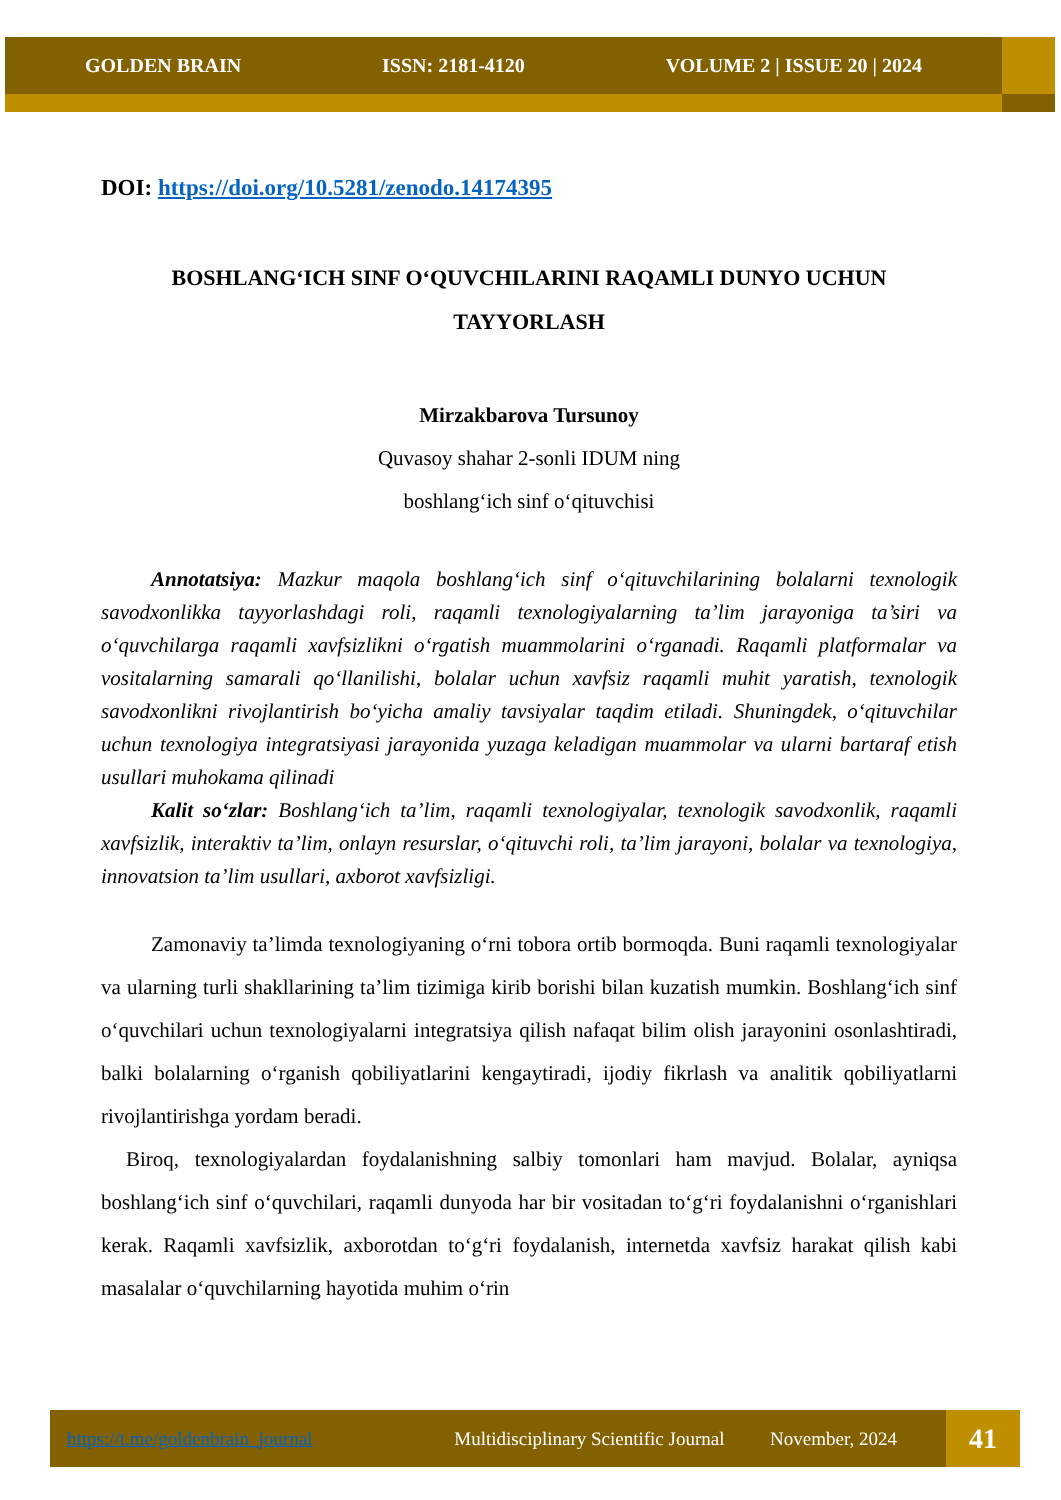GOLDEN BRAIN ISSN: 2181-4120 VOLUME 2 | ISSUE 20 | 2024
DOI: https://doi.org/10.5281/zenodo.14174395
BOSHLANG‘ICH SINF O‘QUVCHILARINI RAQAMLI DUNYO UCHUN TAYYORLASH
Mirzakbarova Tursunoy
Quvasoy shahar 2-sonli IDUM ning
boshlang‘ich sinf o‘qituvchisi
Annotatsiya: Mazkur maqola boshlang‘ich sinf o‘qituvchilarining bolalarni texnologik savodxonlikka tayyorlashdagi roli, raqamli texnologiyalarning ta’lim jarayoniga ta’siri va o‘quvchilarga raqamli xavfsizlikni o‘rgatish muammolarini o‘rganadi. Raqamli platformalar va vositalarning samarali qo‘llanilishi, bolalar uchun xavfsiz raqamli muhit yaratish, texnologik savodxonlikni rivojlantirish bo‘yicha amaliy tavsiyalar taqdim etiladi. Shuningdek, o‘qituvchilar uchun texnologiya integratsiyasi jarayonida yuzaga keladigan muammolar va ularni bartaraf etish usullari muhokama qilinadi
Kalit so‘zlar: Boshlang‘ich ta’lim, raqamli texnologiyalar, texnologik savodxonlik, raqamli xavfsizlik, interaktiv ta’lim, onlayn resurslar, o‘qituvchi roli, ta’lim jarayoni, bolalar va texnologiya, innovatsion ta’lim usullari, axborot xavfsizligi.
Zamonaviy ta’limda texnologiyaning o‘rni tobora ortib bormoqda. Buni raqamli texnologiyalar va ularning turli shakllarining ta’lim tizimiga kirib borishi bilan kuzatish mumkin. Boshlang‘ich sinf o‘quvchilari uchun texnologiyalarni integratsiya qilish nafaqat bilim olish jarayonini osonlashtiradi, balki bolalarning o‘rganish qobiliyatlarini kengaytiradi, ijodiy fikrlash va analitik qobiliyatlarni rivojlantirishga yordam beradi.
Biroq, texnologiyalardan foydalanishning salbiy tomonlari ham mavjud. Bolalar, ayniqsa boshlang‘ich sinf o‘quvchilari, raqamli dunyoda har bir vositadan to‘g‘ri foydalanishni o‘rganishlari kerak. Raqamli xavfsizlik, axborotdan to‘g‘ri foydalanish, internetda xavfsiz harakat qilish kabi masalalar o‘quvchilarning hayotida muhim o‘rin
https://t.me/goldenbrain_journal Multidisciplinary Scientific Journal November, 2024 41